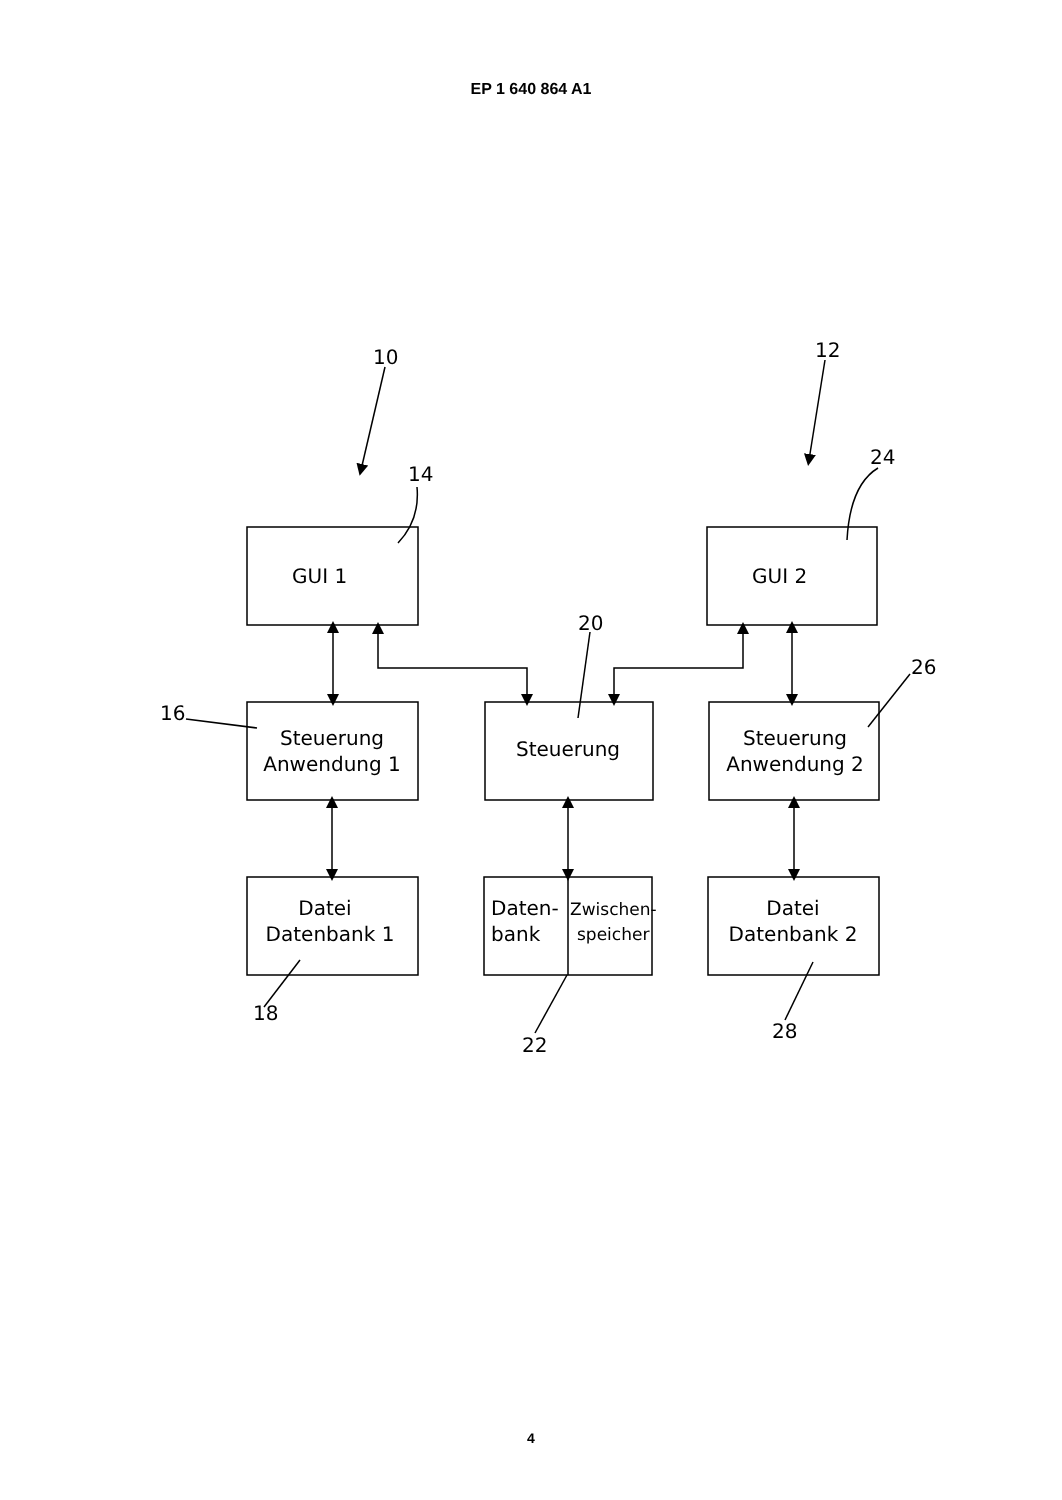EP 1 640 864 A1
GUI 1
GUI 2
Steuerung
Anwendung 1
Steuerung
Steuerung
Anwendung 2
Datei
Datenbank 1
Daten-
bank
Zwischen-
speicher
Datei
Datenbank 2
10
12
14
24
20
26
16
18
22
28
4